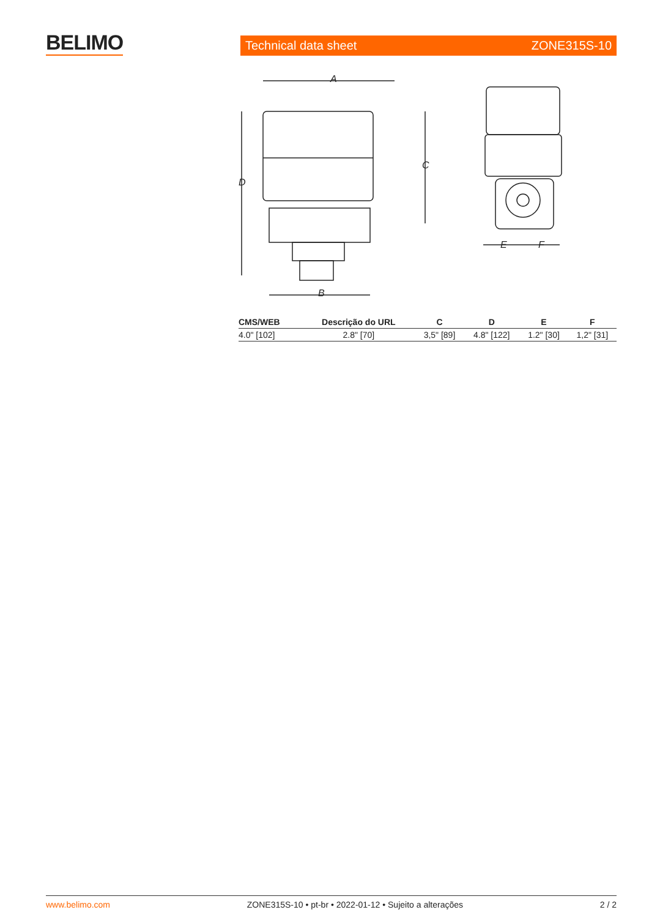BELIMO Technical data sheet ZONE315S-10
A
B
C
D
E
F
| CMS/WEB | Descrição do URL | C | D | E | F |
| --- | --- | --- | --- | --- | --- |
| 4.0" [102] | 2.8" [70] | 3,5" [89] | 4.8" [122] | 1.2" [30] | 1,2" [31] |
www.belimo.com ZONE315S-10 • pt-br • 2022-01-12 • Sujeito a alterações 2 / 2